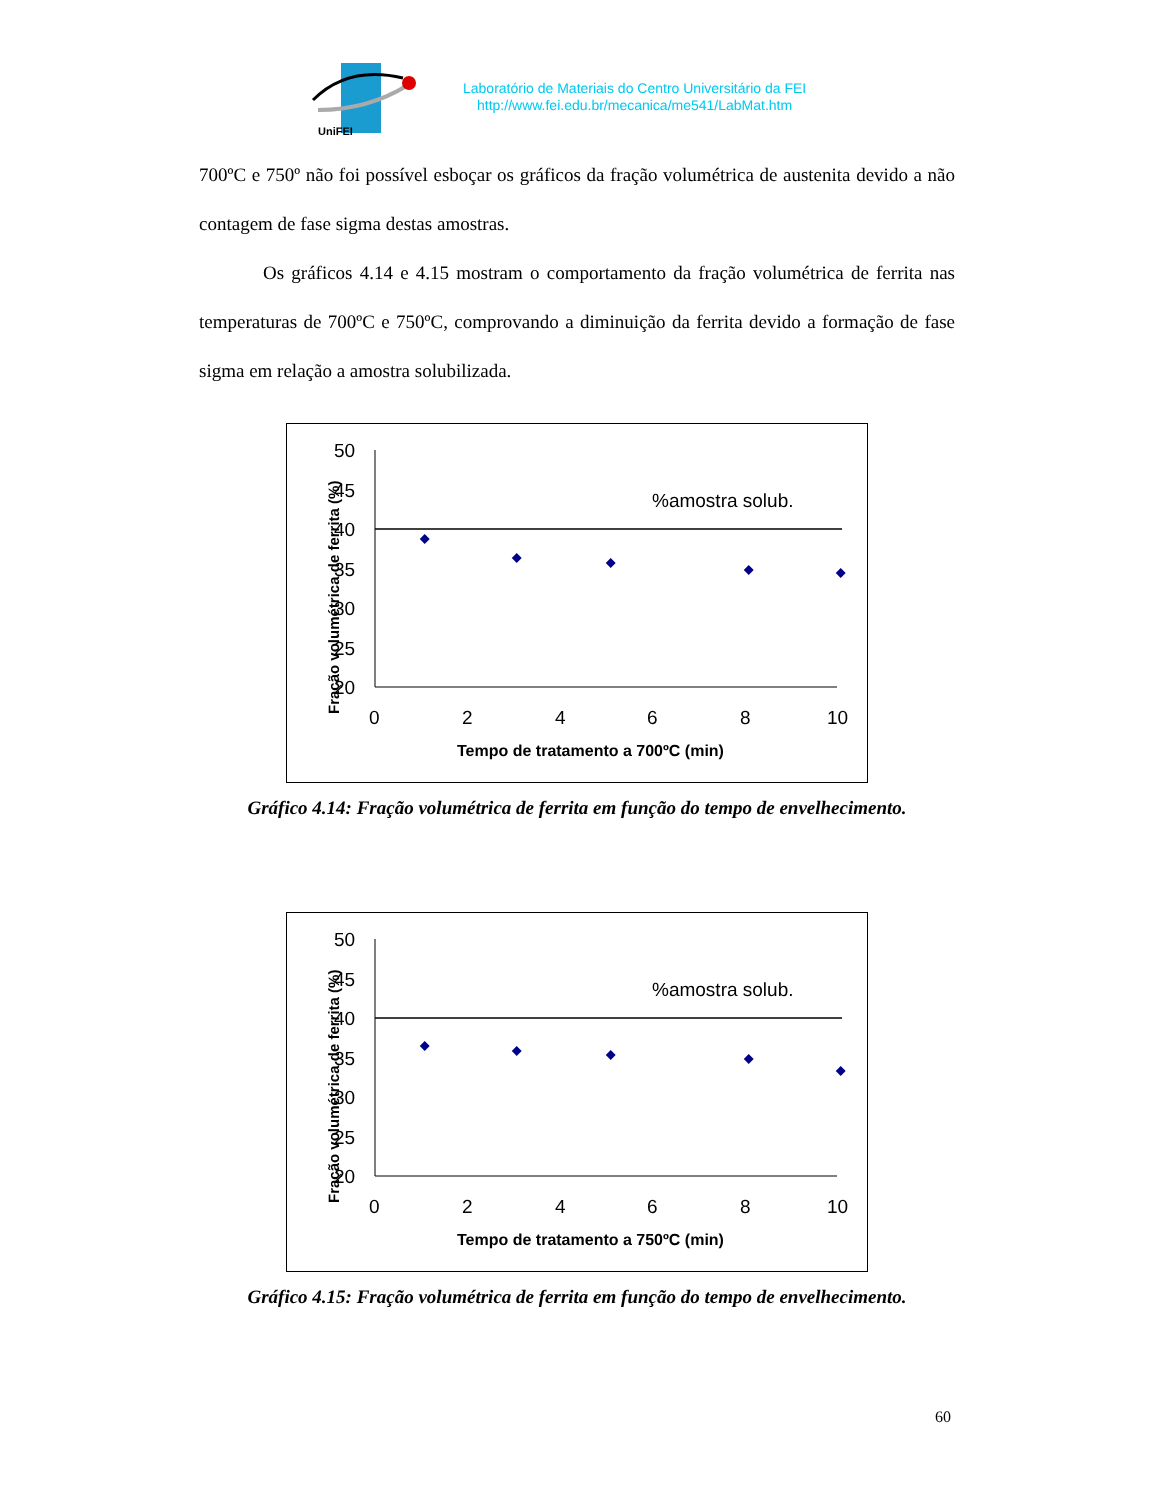UniFEI
Laboratório de Materiais do Centro Universitário da FEI
http://www.fei.edu.br/mecanica/me541/LabMat.htm
700ºC e 750º não foi possível esboçar os gráficos da fração volumétrica de austenita devido a não contagem de fase sigma destas amostras.
Os gráficos 4.14 e 4.15 mostram o comportamento da fração volumétrica de ferrita nas temperaturas de 700ºC e 750ºC, comprovando a diminuição da ferrita devido a formação de fase sigma em relação a amostra solubilizada.
Fração volumétrica de ferrita (%)
50
45
40
35
30
25
20
0
2
4
6
8
10
%amostra solub.
Tempo de tratamento a 700ºC (min)
Gráfico 4.14: Fração volumétrica de ferrita em função do tempo de envelhecimento.
Fração volumétrica de ferrita (%)
50
45
40
35
30
25
20
0
2
4
6
8
10
%amostra solub.
Tempo de tratamento a 750ºC (min)
Gráfico 4.15: Fração volumétrica de ferrita em função do tempo de envelhecimento.
60